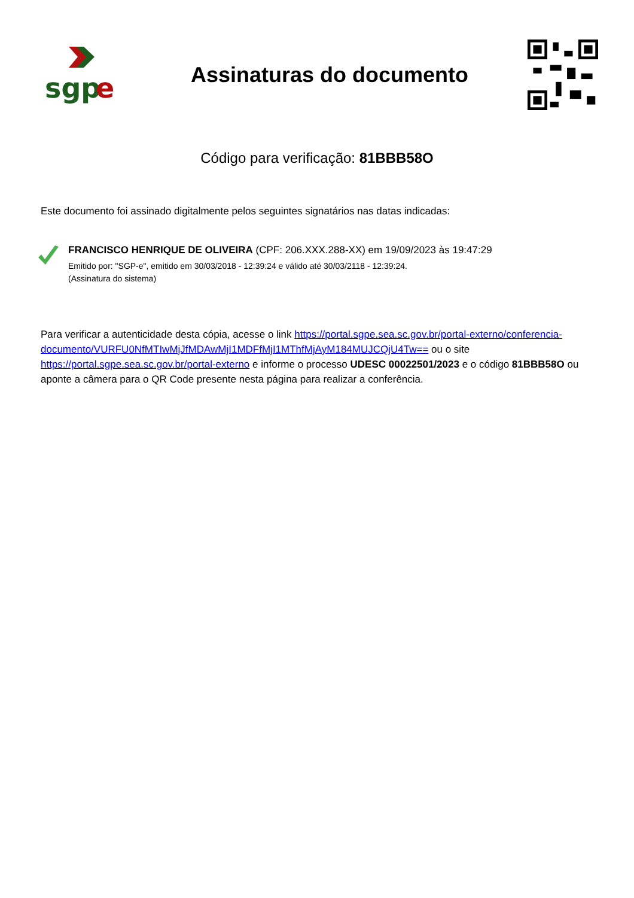sgp
e
Assinaturas do documento
Código para verificação: 81BBB58O
Este documento foi assinado digitalmente pelos seguintes signatários nas datas indicadas:
FRANCISCO HENRIQUE DE OLIVEIRA (CPF: 206.XXX.288-XX) em 19/09/2023 às 19:47:29
Emitido por: "SGP-e", emitido em 30/03/2018 - 12:39:24 e válido até 30/03/2118 - 12:39:24.
(Assinatura do sistema)
Para verificar a autenticidade desta cópia, acesse o link https://portal.sgpe.sea.sc.gov.br/portal-externo/conferencia-documento/VURFU0NfMTIwMjJfMDAwMjI1MDFfMjI1MThfMjAyM184MUJCQjU4Tw== ou o site https://portal.sgpe.sea.sc.gov.br/portal-externo e informe o processo UDESC 00022501/2023 e o código 81BBB58O ou aponte a câmera para o QR Code presente nesta página para realizar a conferência.